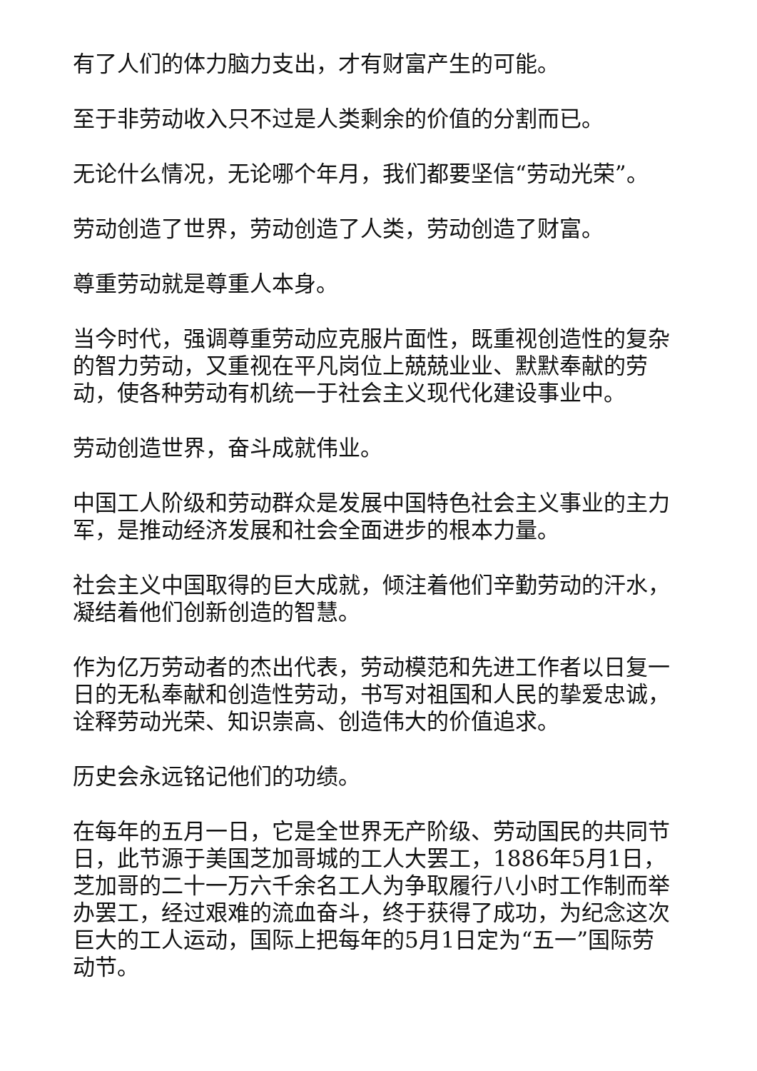有了人们的体力脑力支出，才有财富产生的可能。
至于非劳动收入只不过是人类剩余的价值的分割而已。
无论什么情况，无论哪个年月，我们都要坚信“劳动光荣”。
劳动创造了世界，劳动创造了人类，劳动创造了财富。
尊重劳动就是尊重人本身。
当今时代，强调尊重劳动应克服片面性，既重视创造性的复杂的智力劳动，又重视在平凡岗位上兢兢业业、默默奉献的劳动，使各种劳动有机统一于社会主义现代化建设事业中。
劳动创造世界，奋斗成就伟业。
中国工人阶级和劳动群众是发展中国特色社会主义事业的主力军，是推动经济发展和社会全面进步的根本力量。
社会主义中国取得的巨大成就，倾注着他们辛勤劳动的汗水，凝结着他们创新创造的智慧。
作为亿万劳动者的杰出代表，劳动模范和先进工作者以日复一日的无私奉献和创造性劳动，书写对祖国和人民的挚爱忠诚，诠释劳动光荣、知识崇高、创造伟大的价值追求。
历史会永远铭记他们的功绩。
在每年的五月一日，它是全世界无产阶级、劳动国民的共同节日，此节源于美国芝加哥城的工人大罢工，1886年5月1日，芝加哥的二十一万六千余名工人为争取履行八小时工作制而举办罢工，经过艰难的流血奋斗，终于获得了成功，为纪念这次巨大的工人运动，国际上把每年的5月1日定为“五一”国际劳动节。